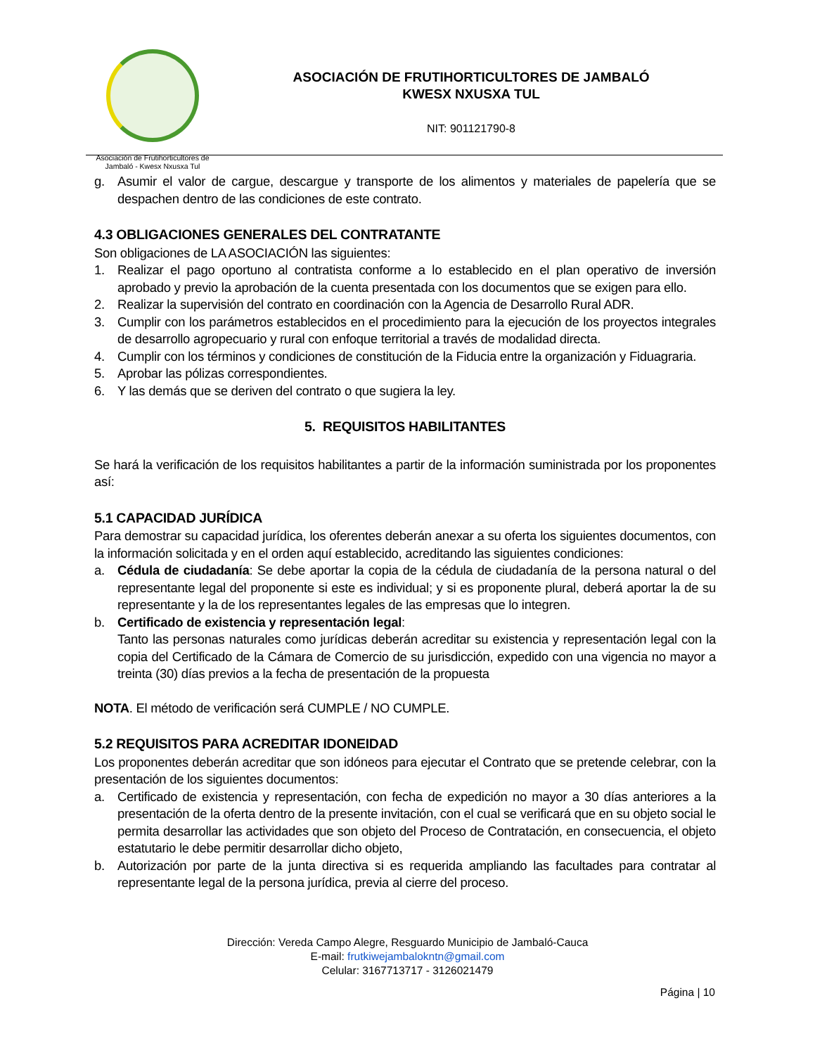Asociación de Frutihorticultores de
Jambaló - Kwesx Nxusxa Tul
ASOCIACIÓN DE FRUTIHORTICULTORES DE JAMBALÓ
KWESX NXUSXA TUL
NIT: 901121790-8
g. Asumir el valor de cargue, descargue y transporte de los alimentos y materiales de papelería que se despachen dentro de las condiciones de este contrato.
4.3 OBLIGACIONES GENERALES DEL CONTRATANTE
Son obligaciones de LA ASOCIACIÓN las siguientes:
1. Realizar el pago oportuno al contratista conforme a lo establecido en el plan operativo de inversión aprobado y previo la aprobación de la cuenta presentada con los documentos que se exigen para ello.
2. Realizar la supervisión del contrato en coordinación con la Agencia de Desarrollo Rural ADR.
3. Cumplir con los parámetros establecidos en el procedimiento para la ejecución de los proyectos integrales de desarrollo agropecuario y rural con enfoque territorial a través de modalidad directa.
4. Cumplir con los términos y condiciones de constitución de la Fiducia entre la organización y Fiduagraria.
5. Aprobar las pólizas correspondientes.
6. Y las demás que se deriven del contrato o que sugiera la ley.
5. REQUISITOS HABILITANTES
Se hará la verificación de los requisitos habilitantes a partir de la información suministrada por los proponentes así:
5.1 CAPACIDAD JURÍDICA
Para demostrar su capacidad jurídica, los oferentes deberán anexar a su oferta los siguientes documentos, con la información solicitada y en el orden aquí establecido, acreditando las siguientes condiciones:
a. Cédula de ciudadanía: Se debe aportar la copia de la cédula de ciudadanía de la persona natural o del representante legal del proponente si este es individual; y si es proponente plural, deberá aportar la de su representante y la de los representantes legales de las empresas que lo integren.
b. Certificado de existencia y representación legal:
Tanto las personas naturales como jurídicas deberán acreditar su existencia y representación legal con la copia del Certificado de la Cámara de Comercio de su jurisdicción, expedido con una vigencia no mayor a treinta (30) días previos a la fecha de presentación de la propuesta
NOTA. El método de verificación será CUMPLE / NO CUMPLE.
5.2 REQUISITOS PARA ACREDITAR IDONEIDAD
Los proponentes deberán acreditar que son idóneos para ejecutar el Contrato que se pretende celebrar, con la presentación de los siguientes documentos:
a. Certificado de existencia y representación, con fecha de expedición no mayor a 30 días anteriores a la presentación de la oferta dentro de la presente invitación, con el cual se verificará que en su objeto social le permita desarrollar las actividades que son objeto del Proceso de Contratación, en consecuencia, el objeto estatutario le debe permitir desarrollar dicho objeto,
b. Autorización por parte de la junta directiva si es requerida ampliando las facultades para contratar al representante legal de la persona jurídica, previa al cierre del proceso.
Dirección: Vereda Campo Alegre, Resguardo Municipio de Jambaló-Cauca
E-mail: frutkiwejambalokntn@gmail.com
Celular: 3167713717 - 3126021479
Página | 10